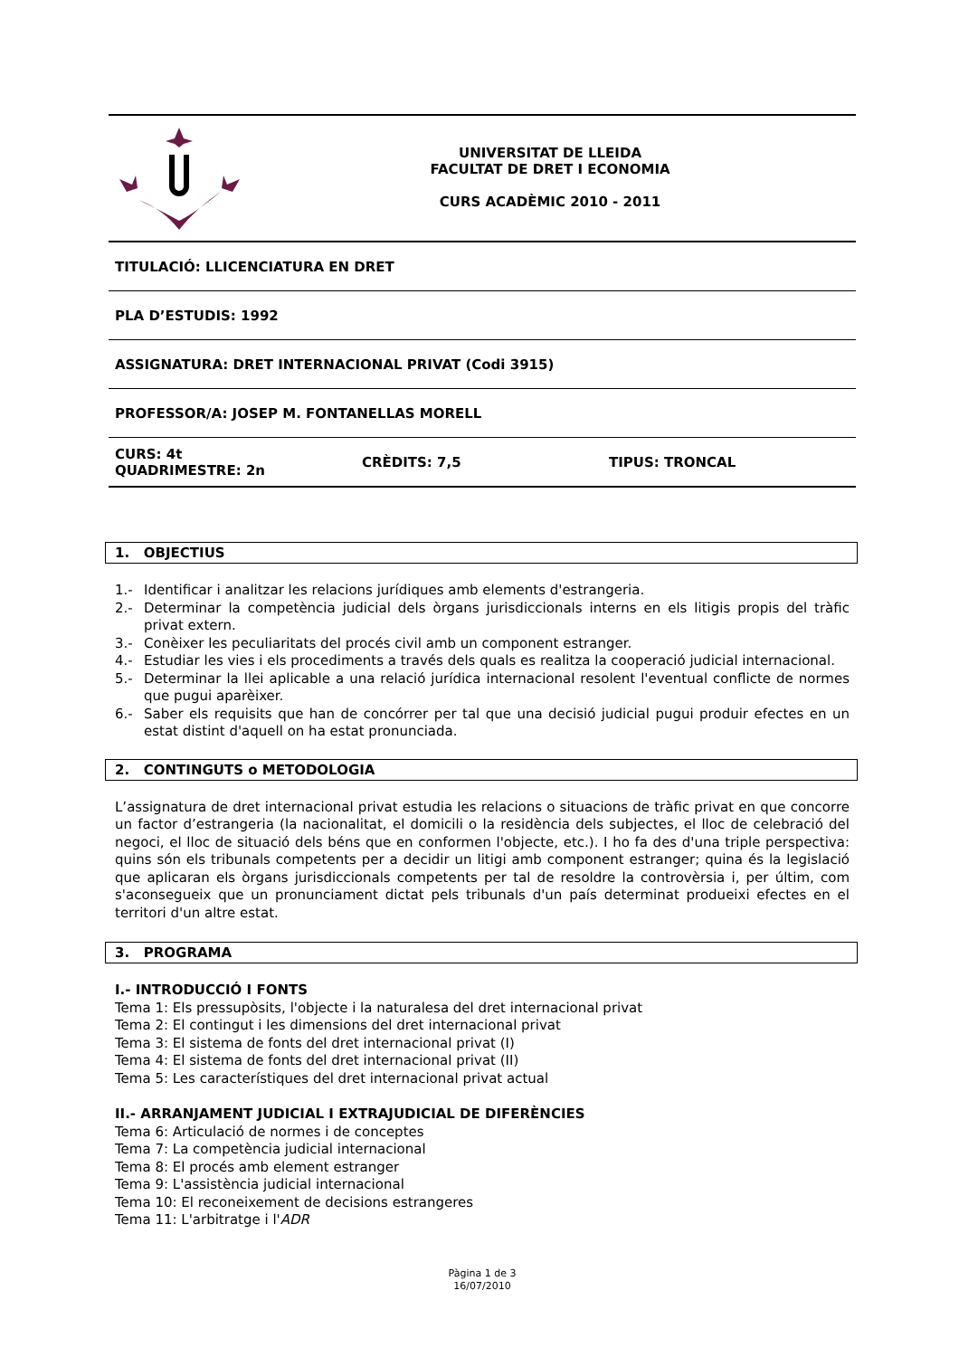UNIVERSITAT DE LLEIDA
FACULTAT DE DRET I ECONOMIA
CURS ACADÈMIC 2010 - 2011
TITULACIÓ: LLICENCIATURA EN DRET
PLA D’ESTUDIS: 1992
ASSIGNATURA: DRET INTERNACIONAL PRIVAT (Codi 3915)
PROFESSOR/A: JOSEP M. FONTANELLAS MORELL
CURS: 4t
QUADRIMESTRE: 2n CRÈDITS: 7,5 TIPUS: TRONCAL
1. OBJECTIUS
1.- Identificar i analitzar les relacions jurídiques amb elements d'estrangeria.
2.- Determinar la competència judicial dels òrgans jurisdiccionals interns en els litigis propis del tràfic privat extern.
3.- Conèixer les peculiaritats del procés civil amb un component estranger.
4.- Estudiar les vies i els procediments a través dels quals es realitza la cooperació judicial internacional.
5.- Determinar la llei aplicable a una relació jurídica internacional resolent l'eventual conflicte de normes que pugui aparèixer.
6.- Saber els requisits que han de concórrer per tal que una decisió judicial pugui produir efectes en un estat distint d'aquell on ha estat pronunciada.
2. CONTINGUTS o METODOLOGIA
L’assignatura de dret internacional privat estudia les relacions o situacions de tràfic privat en que concorre un factor d’estrangeria (la nacionalitat, el domicili o la residència dels subjectes, el lloc de celebració del negoci, el lloc de situació dels béns que en conformen l'objecte, etc.). I ho fa des d'una triple perspectiva: quins són els tribunals competents per a decidir un litigi amb component estranger; quina és la legislació que aplicaran els òrgans jurisdiccionals competents per tal de resoldre la controvèrsia i, per últim, com s'aconsegueix que un pronunciament dictat pels tribunals d'un país determinat produeixi efectes en el territori d'un altre estat.
3. PROGRAMA
I.- INTRODUCCIÓ I FONTS
Tema 1: Els pressupòsits, l'objecte i la naturalesa del dret internacional privat
Tema 2: El contingut i les dimensions del dret internacional privat
Tema 3: El sistema de fonts del dret internacional privat (I)
Tema 4: El sistema de fonts del dret internacional privat (II)
Tema 5: Les característiques del dret internacional privat actual
II.- ARRANJAMENT JUDICIAL I EXTRAJUDICIAL DE DIFERÈNCIES
Tema 6: Articulació de normes i de conceptes
Tema 7: La competència judicial internacional
Tema 8: El procés amb element estranger
Tema 9: L'assistència judicial internacional
Tema 10: El reconeixement de decisions estrangeres
Tema 11: L'arbitratge i l'ADR
Pàgina 1 de 3
16/07/2010